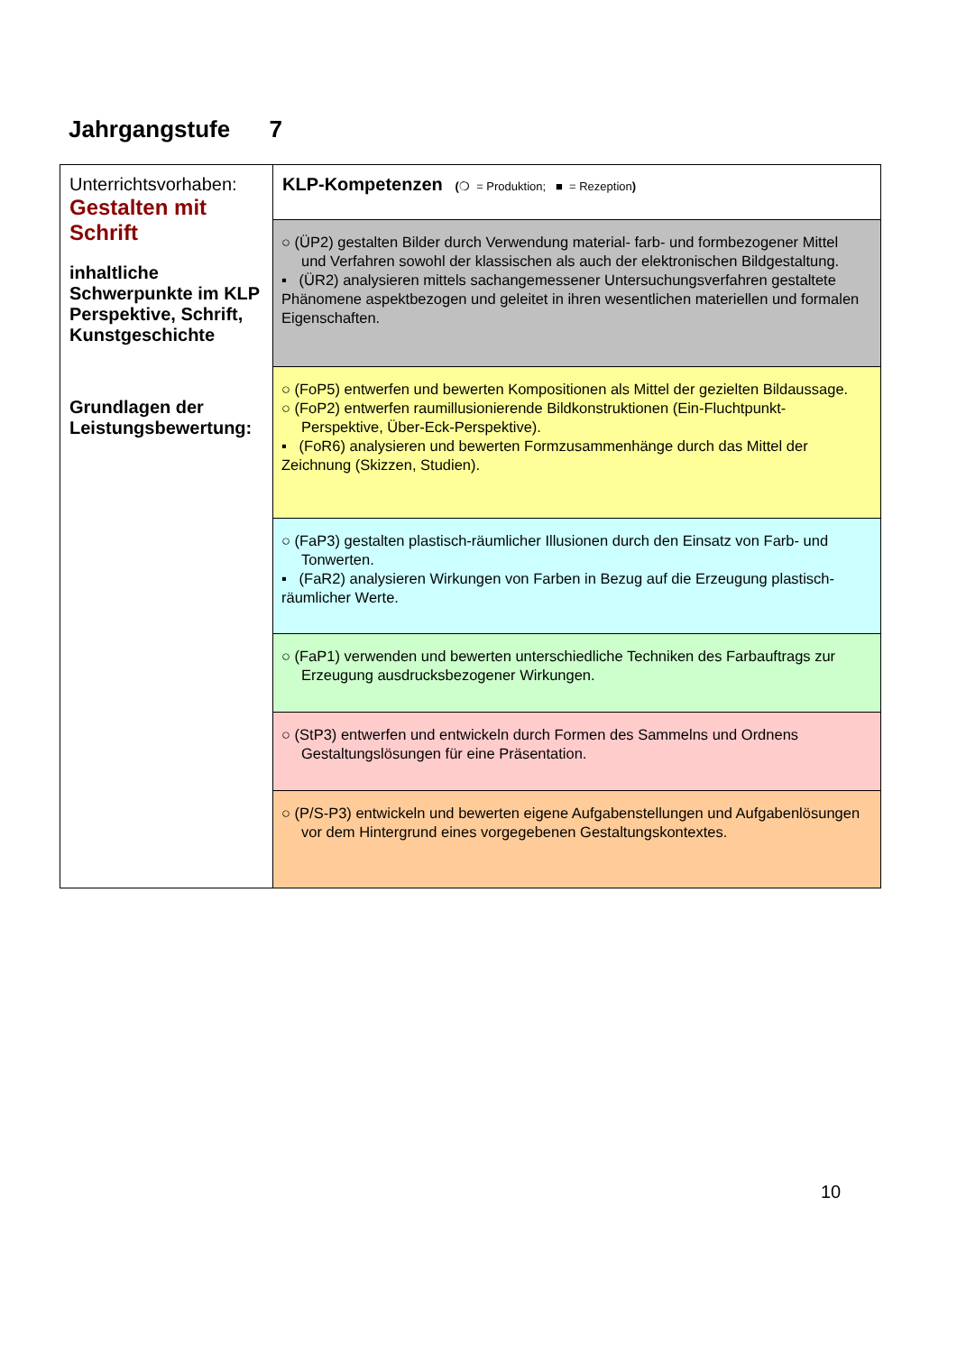Jahrgangstufe 7
| Unterrichtsvorhaben: Gestalten mit Schrift inhaltliche Schwerpunkte im KLP Perspektive, Schrift, Kunstgeschichte Grundlagen der Leistungsbewertung: | KLP-Kompetenzen ( ❍ = Produktion; ■ = Rezeption ) |
| | ○ (ÜP2) gestalten Bilder durch Verwendung material- farb- und formbezogener Mittel und Verfahren sowohl der klassischen als auch der elektronischen Bildgestaltung. ▪ (ÜR2) analysieren mittels sachangemessener Untersuchungsverfahren gestaltete Phänomene aspektbezogen und geleitet in ihren wesentlichen materiellen und formalen Eigenschaften. |
| | ○ (FoP5) entwerfen und bewerten Kompositionen als Mittel der gezielten Bildaussage. ○ (FoP2) entwerfen raumillusionierende Bildkonstruktionen (Ein-Fluchtpunkt-Perspektive, Über-Eck-Perspektive). ▪ (FoR6) analysieren und bewerten Formzusammenhänge durch das Mittel der Zeichnung (Skizzen, Studien). |
| | ○ (FaP3) gestalten plastisch-räumlicher Illusionen durch den Einsatz von Farb- und Tonwerten. ▪ (FaR2) analysieren Wirkungen von Farben in Bezug auf die Erzeugung plastisch- räumlicher Werte. |
| | ○ (FaP1) verwenden und bewerten unterschiedliche Techniken des Farbauftrags zur Erzeugung ausdrucksbezogener Wirkungen. |
| | ○ (StP3) entwerfen und entwickeln durch Formen des Sammelns und Ordnens Gestaltungslösungen für eine Präsentation. |
| | ○ (P/S-P3) entwickeln und bewerten eigene Aufgabenstellungen und Aufgabenlösungen vor dem Hintergrund eines vorgegebenen Gestaltungskontextes. |
10